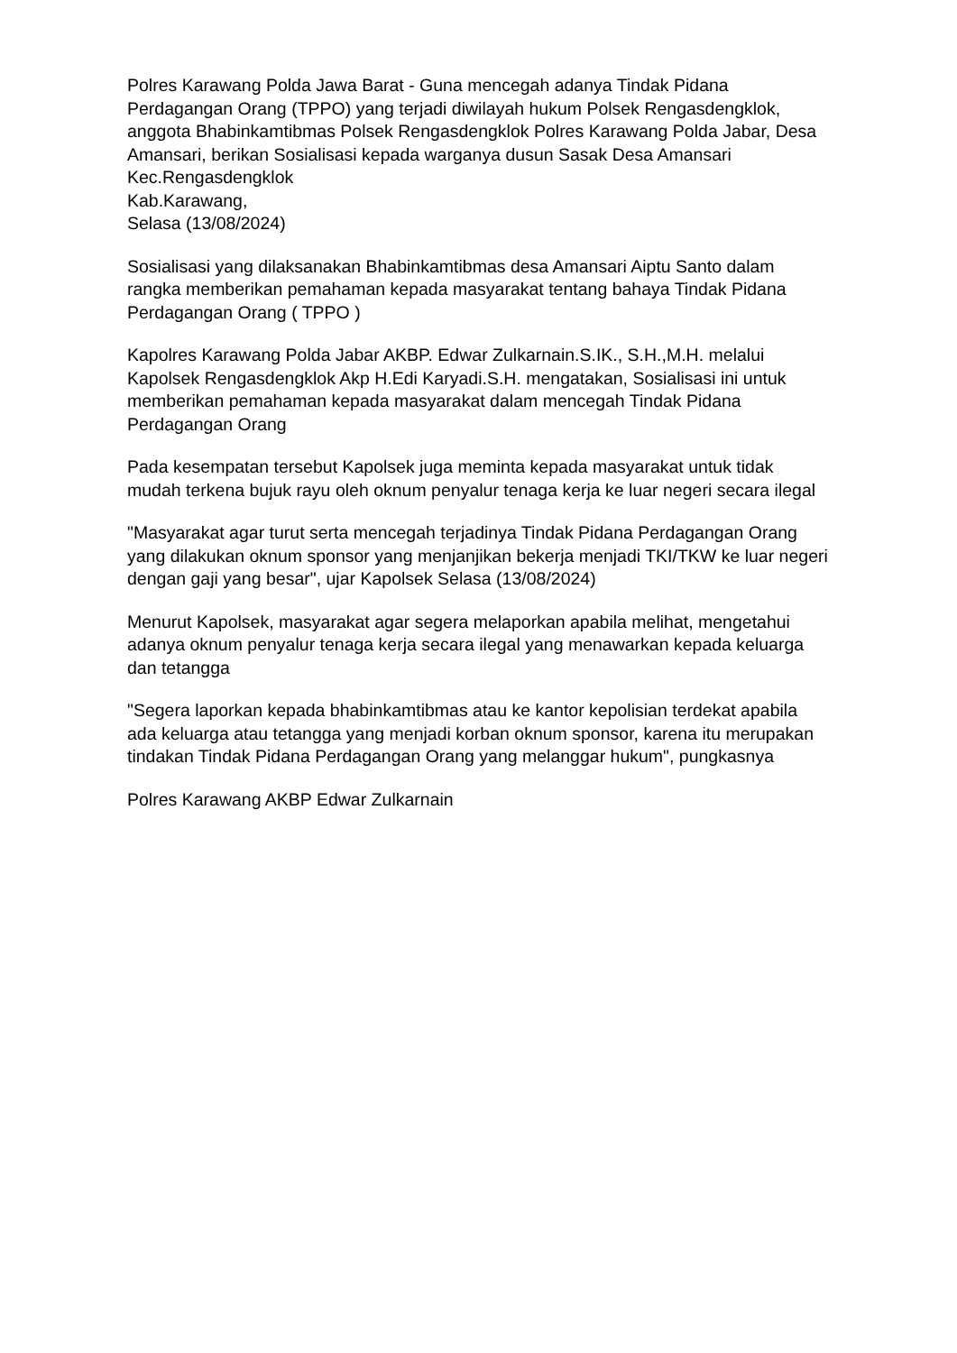Polres Karawang Polda Jawa Barat - Guna mencegah adanya Tindak Pidana Perdagangan Orang (TPPO) yang terjadi diwilayah hukum Polsek Rengasdengklok, anggota Bhabinkamtibmas Polsek Rengasdengklok Polres Karawang Polda Jabar, Desa Amansari, berikan Sosialisasi kepada warganya dusun Sasak Desa Amansari Kec.Rengasdengklok
Kab.Karawang,
Selasa (13/08/2024)
Sosialisasi yang dilaksanakan Bhabinkamtibmas desa Amansari Aiptu Santo dalam rangka memberikan pemahaman kepada masyarakat tentang bahaya Tindak Pidana Perdagangan Orang ( TPPO )
Kapolres Karawang Polda Jabar AKBP. Edwar Zulkarnain.S.IK., S.H.,M.H. melalui Kapolsek Rengasdengklok Akp H.Edi Karyadi.S.H. mengatakan, Sosialisasi ini untuk memberikan pemahaman kepada masyarakat dalam mencegah Tindak Pidana Perdagangan Orang
Pada kesempatan tersebut Kapolsek juga meminta kepada masyarakat untuk tidak mudah terkena bujuk rayu oleh oknum penyalur tenaga kerja ke luar negeri secara ilegal
"Masyarakat agar turut serta mencegah terjadinya Tindak Pidana Perdagangan Orang yang dilakukan oknum sponsor yang menjanjikan bekerja menjadi TKI/TKW ke luar negeri dengan gaji yang besar", ujar Kapolsek Selasa (13/08/2024)
Menurut Kapolsek, masyarakat agar segera melaporkan apabila melihat, mengetahui adanya oknum penyalur tenaga kerja secara ilegal yang menawarkan kepada keluarga dan tetangga
"Segera laporkan kepada bhabinkamtibmas atau ke kantor kepolisian terdekat apabila ada keluarga atau tetangga yang menjadi korban oknum sponsor, karena itu merupakan tindakan Tindak Pidana Perdagangan Orang yang melanggar hukum", pungkasnya
Polres Karawang AKBP Edwar Zulkarnain